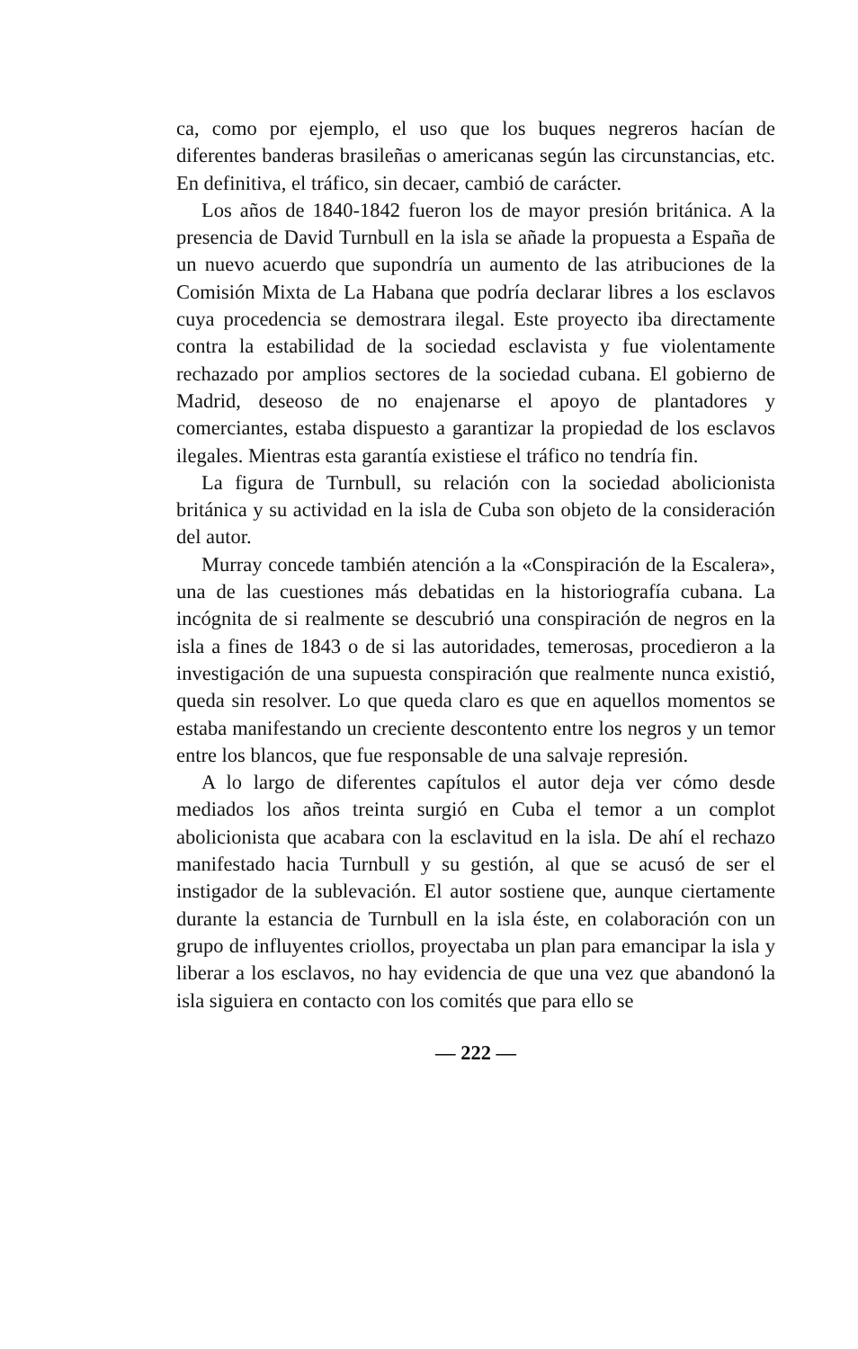ca, como por ejemplo, el uso que los buques negreros hacían de diferentes banderas brasileñas o americanas según las circunstancias, etc. En definitiva, el tráfico, sin decaer, cambió de carácter.
Los años de 1840-1842 fueron los de mayor presión británica. A la presencia de David Turnbull en la isla se añade la propuesta a España de un nuevo acuerdo que supondría un aumento de las atribuciones de la Comisión Mixta de La Habana que podría declarar libres a los esclavos cuya procedencia se demostrara ilegal. Este proyecto iba directamente contra la estabilidad de la sociedad esclavista y fue violentamente rechazado por amplios sectores de la sociedad cubana. El gobierno de Madrid, deseoso de no enajenarse el apoyo de plantadores y comerciantes, estaba dispuesto a garantizar la propiedad de los esclavos ilegales. Mientras esta garantía existiese el tráfico no tendría fin.
La figura de Turnbull, su relación con la sociedad abolicionista británica y su actividad en la isla de Cuba son objeto de la consideración del autor.
Murray concede también atención a la «Conspiración de la Escalera», una de las cuestiones más debatidas en la historiografía cubana. La incógnita de si realmente se descubrió una conspiración de negros en la isla a fines de 1843 o de si las autoridades, temerosas, procedieron a la investigación de una supuesta conspiración que realmente nunca existió, queda sin resolver. Lo que queda claro es que en aquellos momentos se estaba manifestando un creciente descontento entre los negros y un temor entre los blancos, que fue responsable de una salvaje represión.
A lo largo de diferentes capítulos el autor deja ver cómo desde mediados los años treinta surgió en Cuba el temor a un complot abolicionista que acabara con la esclavitud en la isla. De ahí el rechazo manifestado hacia Turnbull y su gestión, al que se acusó de ser el instigador de la sublevación. El autor sostiene que, aunque ciertamente durante la estancia de Turnbull en la isla éste, en colaboración con un grupo de influyentes criollos, proyectaba un plan para emancipar la isla y liberar a los esclavos, no hay evidencia de que una vez que abandonó la isla siguiera en contacto con los comités que para ello se
— 222 —